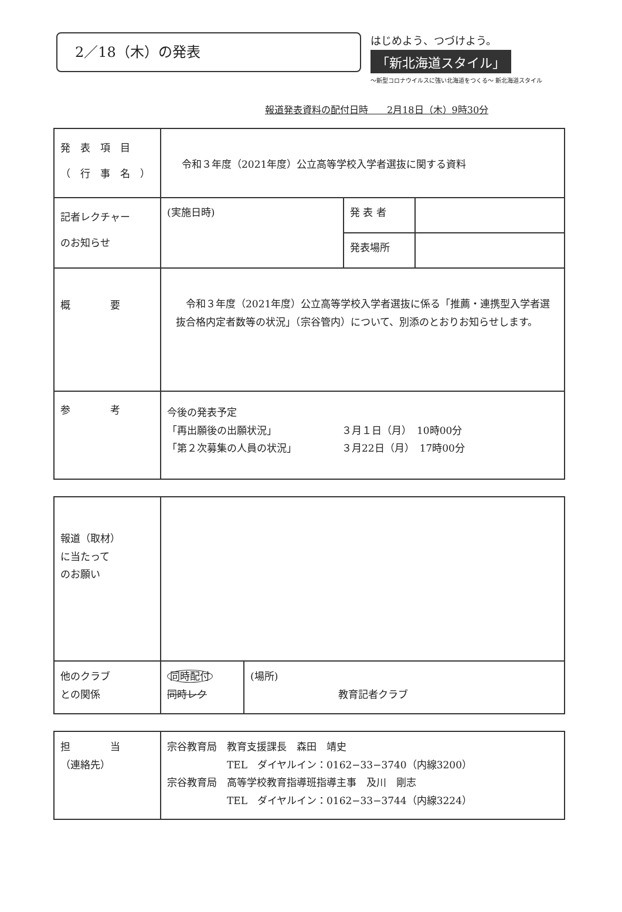2／18（木）の発表
はじめよう、つづけよう。
「新北海道スタイル」
〜新型コロナウイルスに強い北海道をつくる〜 新北海道スタイル
報道発表資料の配付日時　　2月18日（木）9時30分
| 発 表 項 目 （ 行 事 名 ） | 令和３年度（2021年度）公立高等学校入学者選抜に関する資料 | | |
| 記者レクチャー のお知らせ | (実施日時) | 発 表 者 | |
| | | 発表場所 | |
| 概 要 | 令和３年度（2021年度）公立高等学校入学者選抜に係る「推薦・連携型入学者選抜合格内定者数等の状況」（宗谷管内）について、別添のとおりお知らせします。 | | |
| 参 考 | 今後の発表予定 「再出願後の出願状況」 ３月１日（月） 10時00分 「第２次募集の人員の状況」 ３月22日（月） 17時00分 | | |
| 報道（取材） に当たって のお願い | | |
| 他のクラブ との関係 | 同時配付 同時レク | (場所) 教育記者クラブ |
| 担 当 （連絡先） | 宗谷教育局 教育支援課長 森田 靖史 TEL ダイヤルイン：0162−33−3740（内線3200） 宗谷教育局 高等学校教育指導班指導主事 及川 剛志 TEL ダイヤルイン：0162−33−3744（内線3224） |